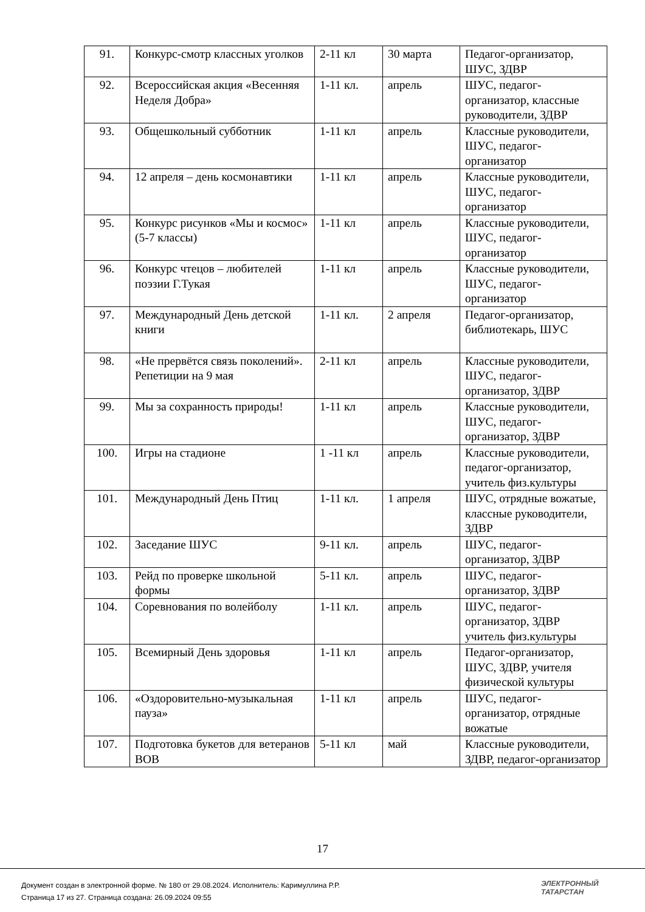| 91. | Конкурс-смотр классных уголков | 2-11 кл | 30 марта | Педагог-организатор, ШУС, ЗДВР |
| 92. | Всероссийская акция «Весенняя Неделя Добра» | 1-11 кл. | апрель | ШУС, педагог-организатор, классные руководители, ЗДВР |
| 93. | Общешкольный субботник | 1-11 кл | апрель | Классные руководители, ШУС, педагог-организатор |
| 94. | 12 апреля – день космонавтики | 1-11 кл | апрель | Классные руководители, ШУС, педагог-организатор |
| 95. | Конкурс рисунков «Мы и космос» (5-7 классы) | 1-11 кл | апрель | Классные руководители, ШУС, педагог-организатор |
| 96. | Конкурс чтецов – любителей поэзии Г.Тукая | 1-11 кл | апрель | Классные руководители, ШУС, педагог-организатор |
| 97. | Международный День детской книги | 1-11 кл. | 2 апреля | Педагог-организатор, библиотекарь, ШУС |
| 98. | «Не прервётся связь поколений». Репетиции на 9 мая | 2-11 кл | апрель | Классные руководители, ШУС, педагог-организатор, ЗДВР |
| 99. | Мы за сохранность природы! | 1-11 кл | апрель | Классные руководители, ШУС, педагог-организатор, ЗДВР |
| 100. | Игры на стадионе | 1 -11 кл | апрель | Классные руководители, педагог-организатор, учитель физ.культуры |
| 101. | Международный День Птиц | 1-11 кл. | 1 апреля | ШУС, отрядные вожатые, классные руководители, ЗДВР |
| 102. | Заседание ШУС | 9-11 кл. | апрель | ШУС, педагог-организатор, ЗДВР |
| 103. | Рейд по проверке школьной формы | 5-11 кл. | апрель | ШУС, педагог-организатор, ЗДВР |
| 104. | Соревнования по волейболу | 1-11 кл. | апрель | ШУС, педагог-организатор, ЗДВР учитель физ.культуры |
| 105. | Всемирный День здоровья | 1-11 кл | апрель | Педагог-организатор, ШУС, ЗДВР, учителя физической культуры |
| 106. | «Оздоровительно-музыкальная пауза» | 1-11 кл | апрель | ШУС, педагог-организатор, отрядные вожатые |
| 107. | Подготовка букетов для ветеранов ВОВ | 5-11 кл | май | Классные руководители, ЗДВР, педагог-организатор |
17
Документ создан в электронной форме. № 180 от 29.08.2024. Исполнитель: Каримуллина Р.Р.
Страница 17 из 27. Страница создана: 26.09.2024 09:55
ЭЛЕКТРОННЫЙ
ТАТАРСТАН